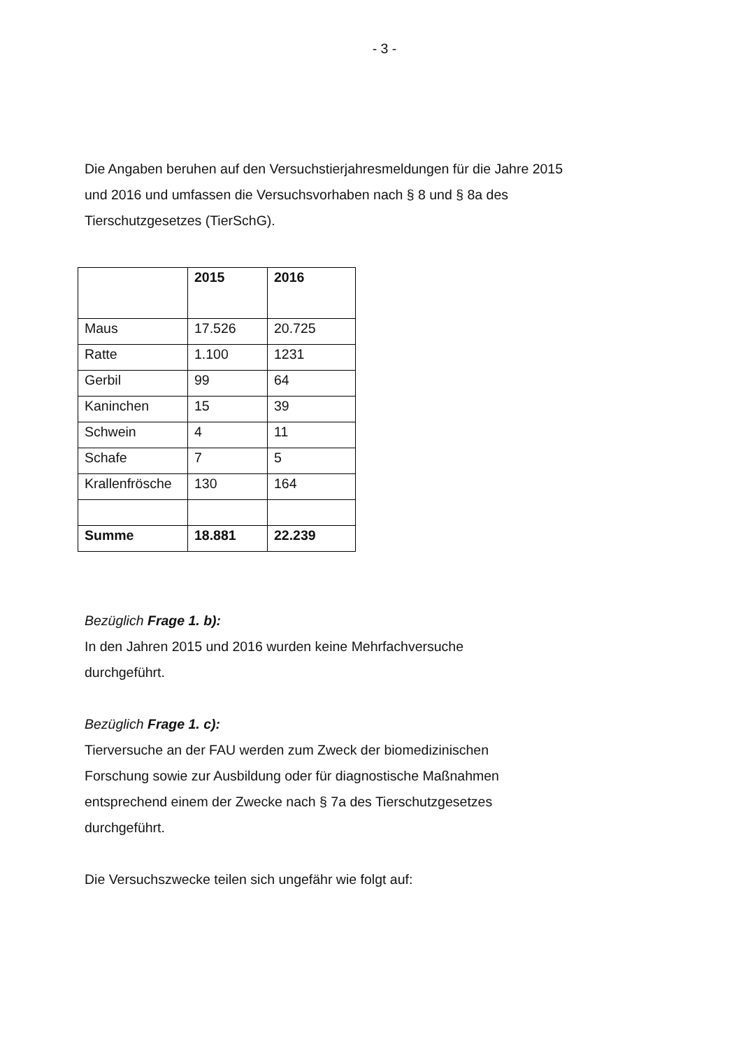- 3 -
Die Angaben beruhen auf den Versuchstierjahresmeldungen für die Jahre 2015 und 2016 und umfassen die Versuchsvorhaben nach § 8 und § 8a des Tierschutzgesetzes (TierSchG).
| | 2015 | 2016 |
| --- | --- | --- |
| Maus | 17.526 | 20.725 |
| Ratte | 1.100 | 1231 |
| Gerbil | 99 | 64 |
| Kaninchen | 15 | 39 |
| Schwein | 4 | 11 |
| Schafe | 7 | 5 |
| Krallenfrösche | 130 | 164 |
| Summe | 18.881 | 22.239 |
Bezüglich Frage 1. b):
In den Jahren 2015 und 2016 wurden keine Mehrfachversuche
durchgeführt.
Bezüglich Frage 1. c):
Tierversuche an der FAU werden zum Zweck der biomedizinischen
Forschung sowie zur Ausbildung oder für diagnostische Maßnahmen
entsprechend einem der Zwecke nach § 7a des Tierschutzgesetzes
durchgeführt.
Die Versuchszwecke teilen sich ungefähr wie folgt auf: